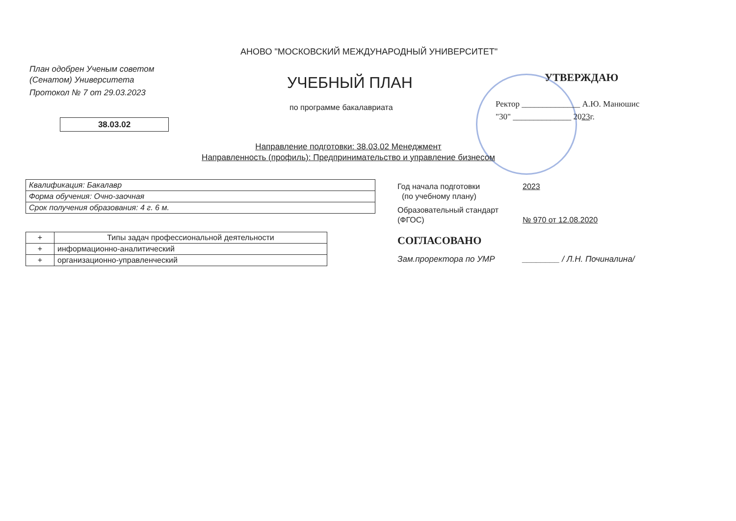АНОВО "МОСКОВСКИЙ МЕЖДУНАРОДНЫЙ УНИВЕРСИТЕТ"
План одобрен Ученым советом
(Сенатом) Университета
Протокол № 7 от 29.03.2023
УЧЕБНЫЙ ПЛАН
по программе бакалавриата
38.03.02
Направление подготовки: 38.03.02 Менеджмент
Направленность (профиль): Предпринимательство и управление бизнесом
УТВЕРЖДАЮ
Ректор ______________ А.Ю. Манюшис
"30" ______________ 2023г.
| Квалификация: Бакалавр |
| Форма обучения: Очно-заочная |
| Срок получения образования: 4 г. 6 м. |
| + | Типы задач профессиональной деятельности |
| --- | --- |
| + | информационно-аналитический |
| + | организационно-управленческий |
Год начала подготовки
(по учебному плану)
2023
Образовательный стандарт
(ФГОС)
№ 970 от 12.08.2020
СОГЛАСОВАНО
Зам.проректора по УМР ________ / Л.Н. Починалина/